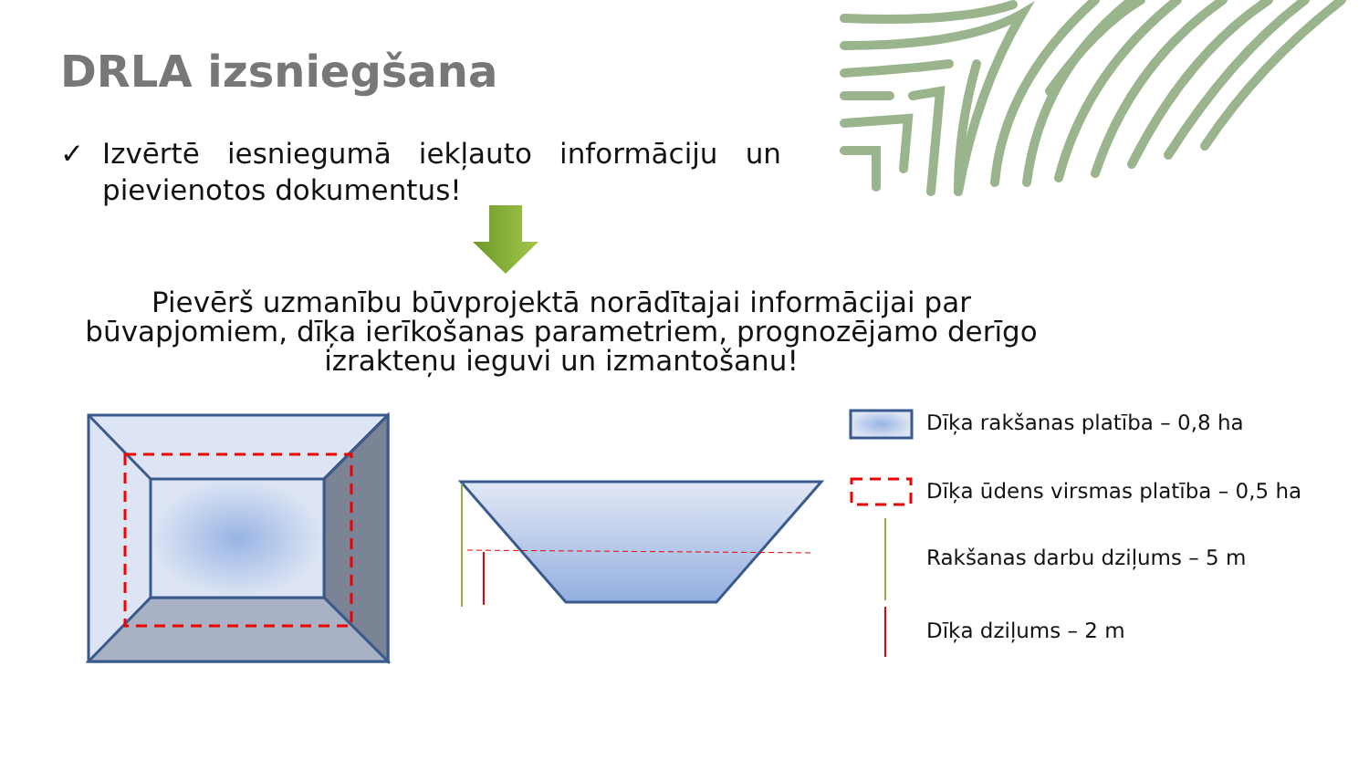DRLA izsniegšana
✓ Izvērtē iesniegumā iekļauto informāciju un pievienotos dokumentus!
Pievērš uzmanību būvprojektā norādītajai informācijai par būvapjomiem, dīķa ierīkošanas parametriem, prognozējamo derīgo izrakteņu ieguvi un izmantošanu!
Dīķa rakšanas platība – 0,8 ha
Dīķa ūdens virsmas platība – 0,5 ha
Rakšanas darbu dziļums – 5 m
Dīķa dziļums – 2 m